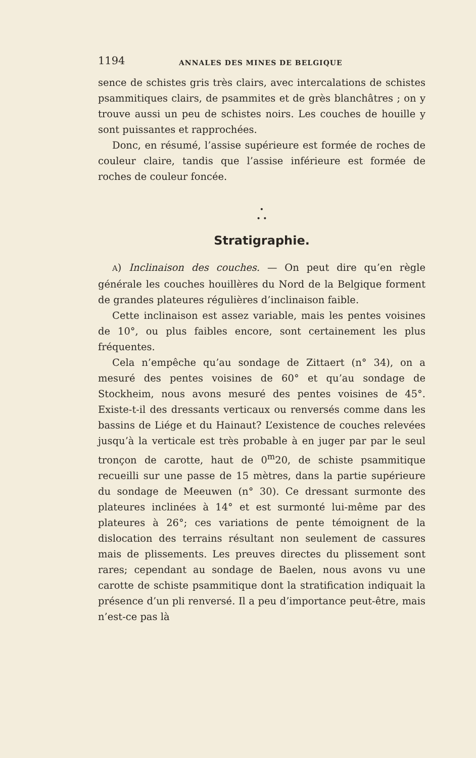1194 ANNALES DES MINES DE BELGIQUE
sence de schistes gris très clairs, avec intercalations de schistes psammitiques clairs, de psammites et de grès blanchâtres ; on y trouve aussi un peu de schistes noirs. Les couches de houille y sont puissantes et rapprochées.
Donc, en résumé, l’assise supérieure est formée de roches de couleur claire, tandis que l’assise inférieure est formée de roches de couleur foncée.
•
• •
Stratigraphie.
A) Inclinaison des couches. — On peut dire qu’en règle générale les couches houillères du Nord de la Belgique forment de grandes plateures régulières d’inclinaison faible.
Cette inclinaison est assez variable, mais les pentes voisines de 10°, ou plus faibles encore, sont certainement les plus fréquentes.
Cela n’empêche qu’au sondage de Zittaert (n° 34), on a mesuré des pentes voisines de 60° et qu’au sondage de Stockheim, nous avons mesuré des pentes voisines de 45°. Existe-t-il des dressants verticaux ou renversés comme dans les bassins de Liége et du Hainaut? L’existence de couches relevées jusqu’à la verticale est très probable à en juger par par le seul tronçon de carotte, haut de 0<sup>m</sup>20, de schiste psammitique recueilli sur une passe de 15 mètres, dans la partie supérieure du sondage de Meeuwen (n° 30). Ce dressant surmonte des plateures inclinées à 14° et est surmonté lui-même par des plateures à 26°; ces variations de pente témoignent de la dislocation des terrains résultant non seulement de cassures mais de plissements. Les preuves directes du plissement sont rares; cependant au sondage de Baelen, nous avons vu une carotte de schiste psammitique dont la stratification indiquait la présence d’un pli renversé. Il a peu d’importance peut-être, mais n’est-ce pas là